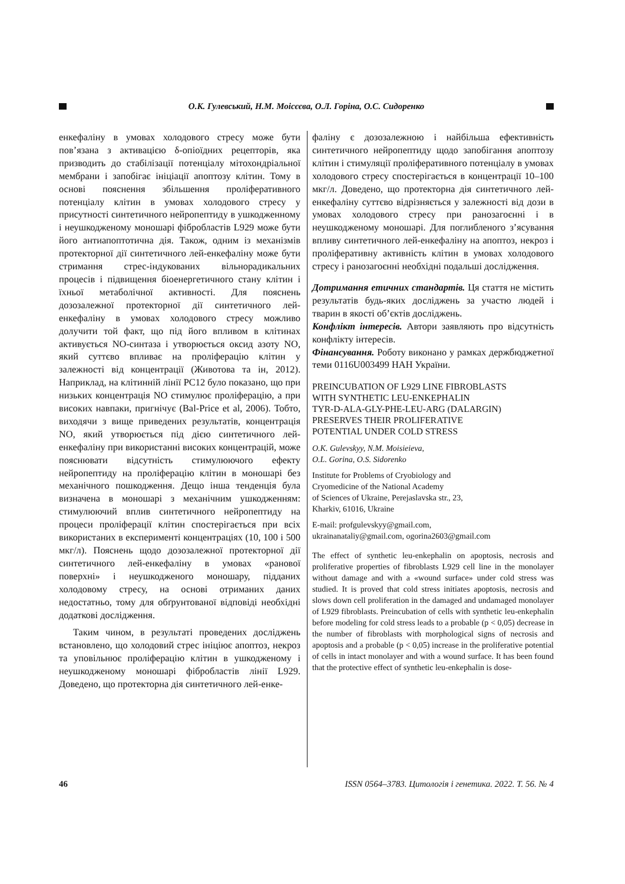О.К. Гулевський, Н.М. Моісєєва, О.Л. Горіна, О.С. Сидоренко
енкефаліну в умовах холодового стресу може бути пов’язана з активацією δ-опіоїдних рецепторів, яка призводить до стабілізації потенціалу мітохондріальної мембрани і запобігає ініціації апоптозу клітин. Тому в основі пояснення збільшення проліферативного потенціалу клітин в умовах холодового стресу у присутності синтетичного нейропептиду в ушкодженному і неушкодженому моношарі фібробластів L929 може бути його антиапоптотична дія. Також, одним із механізмів протекторної дії синтетичного лей-енкефаліну може бути стримання стрес-індукованих вільнорадикальних процесів і підвищення біоенергетичного стану клітин і їхньої метаболічної активності. Для пояснень дозозалежної протекторної дії синтетичного лей-енкефаліну в умовах холодового стресу можливо долучити той факт, що під його впливом в клітинах активується NO-синтаза і утворюється оксид азоту NO, який суттєво впливає на проліферацію клітин у залежності від концентрації (Животова та ін, 2012). Наприклад, на клітинній лінії PC12 було показано, що при низьких концентрація NO стимулює проліферацію, а при високих навпаки, пригнічує (Bal-Price et al, 2006). Тобто, виходячи з вище приведених результатів, концентрація NO, який утворюється під дією синтетичного лей-енкефаліну при використанні високих концентрацій, може пояснювати відсутність стимулюючого ефекту нейропептиду на проліферацію клітин в моношарі без механічного пошкодження. Дещо інша тенденція була визначена в моношарі з механічним ушкодженням: стимулюючий вплив синтетичного нейропептиду на процеси проліферації клітин спостерігається при всіх використаних в експерименті концентраціях (10, 100 і 500 мкг/л). Пояснень щодо дозозалежної протекторної дії синтетичного лей-енкефаліну в умовах «ранової поверхні» і неушкодженого моношару, підданих холодовому стресу, на основі отриманих даних недостатньо, тому для обґрунтованої відповіді необхідні додаткові дослідження.
Таким чином, в результаті проведених досліджень встановлено, що холодовий стрес ініціює апоптоз, некроз та уповільнює проліферацію клітин в ушкодженому і неушкодженому моношарі фібробластів лінії L929. Доведено, що протекторна дія синтетичного лей-енке-
фаліну є дозозалежною і найбільша ефективність синтетичного нейропептиду щодо запобігання апоптозу клітин і стимуляції проліферативного потенціалу в умовах холодового стресу спостерігається в концентрації 10–100 мкг/л. Доведено, що протекторна дія синтетичного лей-енкефаліну суттєво відрізняється у залежності від дози в умовах холодового стресу при ранозагоєнні і в неушкодженому моношарі. Для поглибленого з’ясування впливу синтетичного лей-енкефаліну на апоптоз, некроз і проліферативну активність клітин в умовах холодового стресу і ранозагоєнні необхідні подальші дослідження.
Дотримання етичних стандартів. Ця стаття не містить результатів будь-яких досліджень за участю людей і тварин в якості об’єктів досліджень.
Конфлікт інтересів. Автори заявляють про відсутність конфлікту інтересів.
Фінансування. Роботу виконано у рамках держбюджетної теми 0116U003499 НАН України.
PREINCUBATION OF L929 LINE FIBROBLASTS
WITH SYNTHETIC LEU-ENKEPHALIN
TYR-D-ALA-GLY-PHE-LEU-ARG (DALARGIN)
PRESERVES THEIR PROLIFERATIVE
POTENTIAL UNDER COLD STRESS
O.K. Gulevskyy, N.M. Moisieieva,
O.L. Gorina, O.S. Sidorenko
Institute for Problems of Cryobiology and
Cryomedicine of the National Academy
of Sciences of Ukraine, Perejaslavska str., 23,
Kharkiv, 61016, Ukraine
E-mail: profgulevskyy@gmail.com,
ukrainanataliy@gmail.com, ogorina2603@gmail.com
The effect of synthetic leu-enkephalin on apoptosis, necrosis and proliferative properties of fibroblasts L929 cell line in the monolayer without damage and with a «wound surface» under cold stress was studied. It is proved that cold stress initiates apoptosis, necrosis and slows down cell proliferation in the damaged and undamaged monolayer of L929 fibroblasts. Preincubation of cells with synthetic leu-enkephalin before modeling for cold stress leads to a probable (p < 0,05) decrease in the number of fibroblasts with morphological signs of necrosis and apoptosis and a probable (p < 0,05) increase in the proliferative potential of cells in intact monolayer and with a wound surface. It has been found that the protective effect of synthetic leu-enkephalin is dose-
46 ISSN 0564–3783. Цитологія і генетика. 2022. Т. 56. № 4